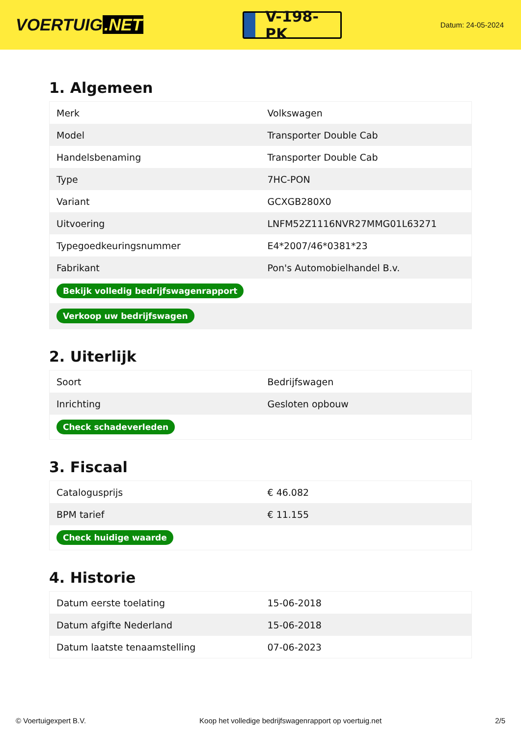VOERTUIG.NET
V-198-PK
Datum: 24-05-2024
1. Algemeen
| Merk | Volkswagen |
| Model | Transporter Double Cab |
| Handelsbenaming | Transporter Double Cab |
| Type | 7HC-PON |
| Variant | GCXGB280X0 |
| Uitvoering | LNFM52Z1116NVR27MMG01L63271 |
| Typegoedkeuringsnummer | E4*2007/46*0381*23 |
| Fabrikant | Pon's Automobielhandel B.v. |
| Bekijk volledig bedrijfswagenrapport | |
| Verkoop uw bedrijfswagen | |
2. Uiterlijk
| Soort | Bedrijfswagen |
| Inrichting | Gesloten opbouw |
| Check schadeverleden | |
3. Fiscaal
| Catalogusprijs | € 46.082 |
| BPM tarief | € 11.155 |
| Check huidige waarde | |
4. Historie
| Datum eerste toelating | 15-06-2018 |
| Datum afgifte Nederland | 15-06-2018 |
| Datum laatste tenaamstelling | 07-06-2023 |
© Voertuigexpert B.V. Koop het volledige bedrijfswagenrapport op voertuig.net 2/5